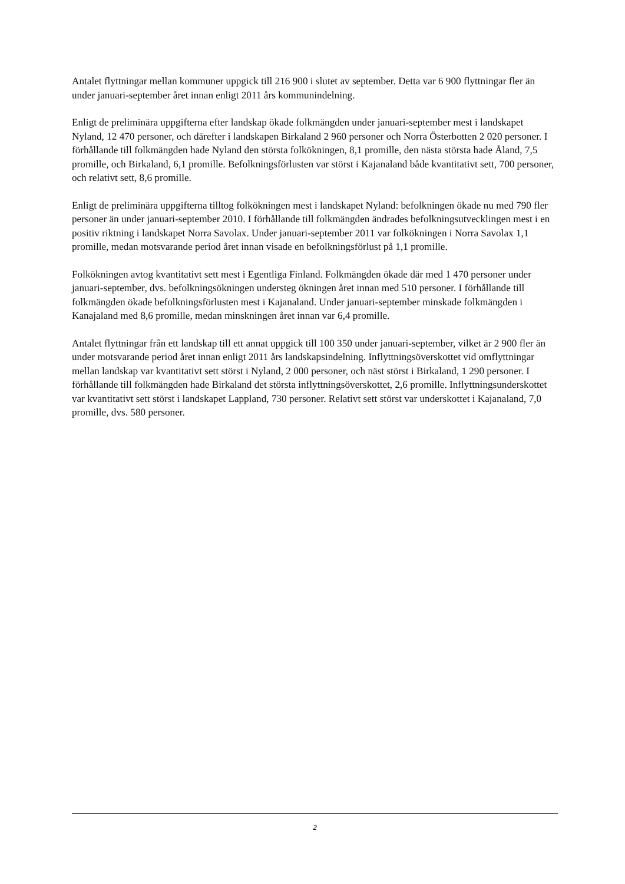Antalet flyttningar mellan kommuner uppgick till 216 900 i slutet av september. Detta var 6 900 flyttningar fler än under januari-september året innan enligt 2011 års kommunindelning.
Enligt de preliminära uppgifterna efter landskap ökade folkmängden under januari-september mest i landskapet Nyland, 12 470 personer, och därefter i landskapen Birkaland 2 960 personer och Norra Österbotten 2 020 personer. I förhållande till folkmängden hade Nyland den största folkökningen, 8,1 promille, den nästa största hade Åland, 7,5 promille, och Birkaland, 6,1 promille. Befolkningsförlusten var störst i Kajanaland både kvantitativt sett, 700 personer, och relativt sett, 8,6 promille.
Enligt de preliminära uppgifterna tilltog folkökningen mest i landskapet Nyland: befolkningen ökade nu med 790 fler personer än under januari-september 2010. I förhållande till folkmängden ändrades befolkningsutvecklingen mest i en positiv riktning i landskapet Norra Savolax. Under januari-september 2011 var folkökningen i Norra Savolax 1,1 promille, medan motsvarande period året innan visade en befolkningsförlust på 1,1 promille.
Folkökningen avtog kvantitativt sett mest i Egentliga Finland. Folkmängden ökade där med 1 470 personer under januari-september, dvs. befolkningsökningen understeg ökningen året innan med 510 personer. I förhållande till folkmängden ökade befolkningsförlusten mest i Kajanaland. Under januari-september minskade folkmängden i Kanajaland med 8,6 promille, medan minskningen året innan var 6,4 promille.
Antalet flyttningar från ett landskap till ett annat uppgick till 100 350 under januari-september, vilket är 2 900 fler än under motsvarande period året innan enligt 2011 års landskapsindelning. Inflyttningsöverskottet vid omflyttningar mellan landskap var kvantitativt sett störst i Nyland, 2 000 personer, och näst störst i Birkaland, 1 290 personer. I förhållande till folkmängden hade Birkaland det största inflyttningsöverskottet, 2,6 promille. Inflyttningsunderskottet var kvantitativt sett störst i landskapet Lappland, 730 personer. Relativt sett störst var underskottet i Kajanaland, 7,0 promille, dvs. 580 personer.
2